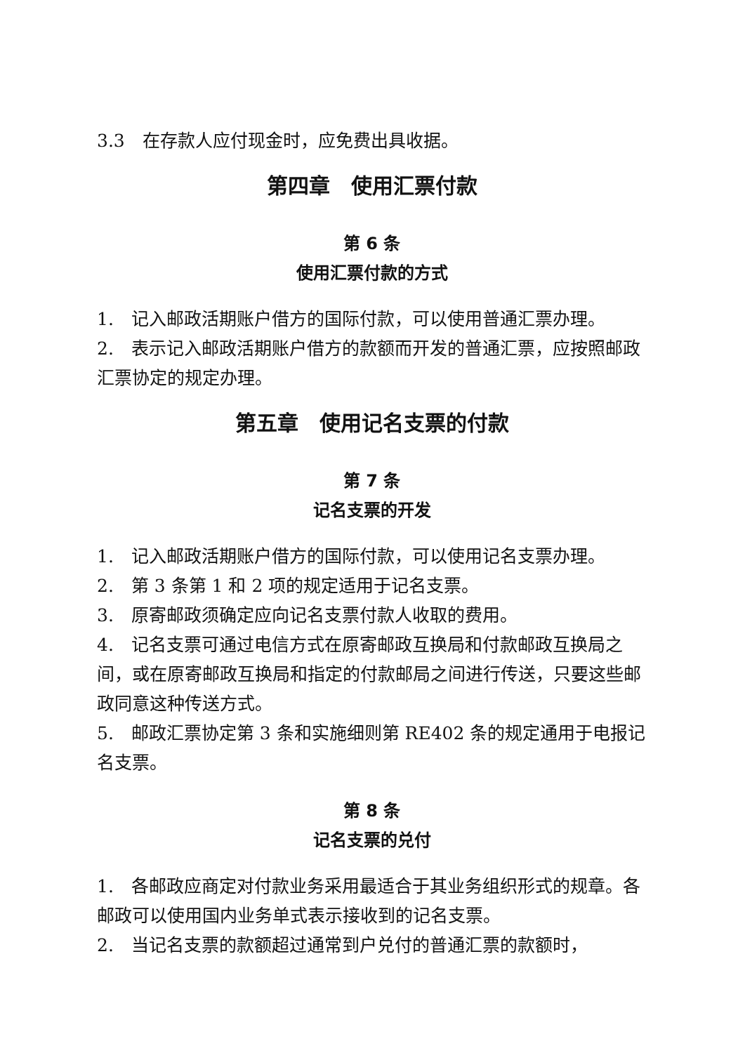3.3　在存款人应付现金时，应免费出具收据。
第四章　使用汇票付款
第 6 条
使用汇票付款的方式
1.　记入邮政活期账户借方的国际付款，可以使用普通汇票办理。
2.　表示记入邮政活期账户借方的款额而开发的普通汇票，应按照邮政汇票协定的规定办理。
第五章　使用记名支票的付款
第 7 条
记名支票的开发
1.　记入邮政活期账户借方的国际付款，可以使用记名支票办理。
2.　第 3 条第 1 和 2 项的规定适用于记名支票。
3.　原寄邮政须确定应向记名支票付款人收取的费用。
4.　记名支票可通过电信方式在原寄邮政互换局和付款邮政互换局之间，或在原寄邮政互换局和指定的付款邮局之间进行传送，只要这些邮政同意这种传送方式。
5.　邮政汇票协定第 3 条和实施细则第 RE402 条的规定通用于电报记名支票。
第 8 条
记名支票的兑付
1.　各邮政应商定对付款业务采用最适合于其业务组织形式的规章。各邮政可以使用国内业务单式表示接收到的记名支票。
2.　当记名支票的款额超过通常到户兑付的普通汇票的款额时，